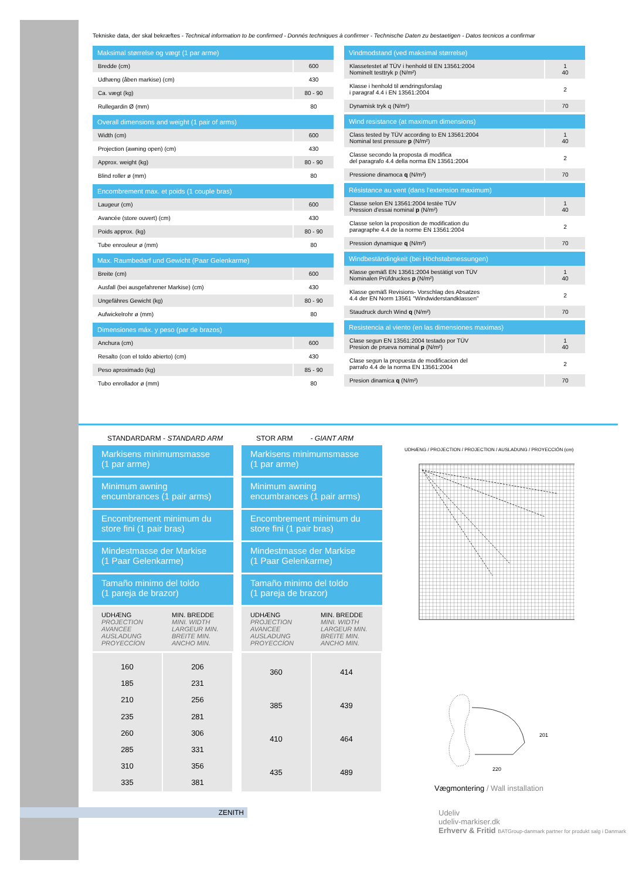Tekniske data, der skal bekræftes - Technical information to be confirmed - Donnés techniques à confirmer - Technische Daten zu bestaetigen - Datos tecnicos a confirmar
| Maksimal størrelse og vægt (1 par arme) | |
| --- | --- |
| Bredde (cm) | 600 |
| Udhæng (åben markise) (cm) | 430 |
| Ca. vægt (kg) | 80 - 90 |
| Rullegardin Ø (mm) | 80 |
| Overall dimensions and weight (1 pair of arms) | |
| Width (cm) | 600 |
| Projection (awning open) (cm) | 430 |
| Approx. weight (kg) | 80 - 90 |
| Blind roller ø (mm) | 80 |
| Encombrement max. et poids (1 couple bras) | |
| Laugeur (cm) | 600 |
| Avancée (store ouvert) (cm) | 430 |
| Poids approx. (kg) | 80 - 90 |
| Tube enrouleur ø (mm) | 80 |
| Max. Raumbedarf und Gewicht (Paar Gelenkarme) | |
| Breite (cm) | 600 |
| Ausfall (bei ausgefahrener Markise) (cm) | 430 |
| Ungefähres Gewicht (kg) | 80 - 90 |
| Aufwickelrohr ø (mm) | 80 |
| Dimensiones máx. y peso (par de brazos) | |
| Anchura (cm) | 600 |
| Resalto (con el toldo abierto) (cm) | 430 |
| Peso aproximado (kg) | 85 - 90 |
| Tubo enrollador ø (mm) | 80 |
| Vindmodstand (ved maksimal størrelse) | |
| --- | --- |
| Klassetestet af TÜV i henhold til EN 13561:2004 Nominelt testtryk p (N/m²) | 1 40 |
| Klasse i henhold til ændringsforslag i paragraf 4.4 i EN 13561:2004 | 2 |
| Dynamisk tryk q (N/m²) | 70 |
| Wind resistance (at maximum dimensions) | |
| Class tested by TÜV according to EN 13561:2004 Nominal test pressure p (N/m²) | 1 40 |
| Classe secondo la proposta di modifica del paragrafo 4.4 della norma EN 13561:2004 | 2 |
| Pressione dinamoca q (N/m²) | 70 |
| Résistance au vent (dans l'extension maximum) | |
| Classe selon EN 13561:2004 testèe TÜV Pression d'essai nominal p (N/m²) | 1 40 |
| Classe selon la proposition de modification du paragraphe 4.4 de la norme EN 13561:2004 | 2 |
| Pression dynamique q (N/m²) | 70 |
| Windbeständingkeit (bei Höchstabmessungen) | |
| Klasse gemäß EN 13561:2004 bestätigt von TÜV Nominalen Prüfdruckes p (N/m²) | 1 40 |
| Klasse gemäß Revisions- Vorschlag des Absatzes 4.4 der EN Norm 13561 "Windwiderstandklassen" | 2 |
| Staudruck durch Wind q (N/m²) | 70 |
| Resistencia al viento (en las dimensiones maximas) | |
| Clase segun EN 13561:2004 testado por TÜV Presion de prueva nominal p (N/m²) | 1 40 |
| Clase segun la propuesta de modificacion del parrafo 4.4 de la norma EN 13561:2004 | 2 |
| Presion dinamica q (N/m²) | 70 |
STANDARDARM - STANDARD ARM
Markisens minimumsmasse
(1 par arme)
Minimum awning
encumbrances (1 pair arms)
Encombrement minimum du
store fini (1 pair bras)
Mindestmasse der Markise
(1 Paar Gelenkarme)
Tamaño minimo del toldo
(1 pareja de brazor)
UDHÆNG
PROJECTION
AVANCEE
AUSLADUNG
PROYECCÍON
MIN. BREDDE
MINI. WIDTH
LARGEUR MIN.
BREITE MIN.
ANCHO MIN.
160
185
210
235
260
285
310
335
206
231
256
281
306
331
356
381
STOR ARM - GIANT ARM
Markisens minimumsmasse
(1 par arme)
Minimum awning
encumbrances (1 pair arms)
Encombrement minimum du
store fini (1 pair bras)
Mindestmasse der Markise
(1 Paar Gelenkarme)
Tamaño minimo del toldo
(1 pareja de brazor)
UDHÆNG
PROJECTION
AVANCEE
AUSLADUNG
PROYECCÍON
MIN. BREDDE
MINI. WIDTH
LARGEUR MIN.
BREITE MIN.
ANCHO MIN.
360
385
410
435
414
439
464
489
UDHÆNG / PROJECTION / PROJECTION / AUSLADUNG / PROYECCIÓN (cm)
220
201
Vægmontering / Wall installation
ZENITH
Udeliv
udeliv-markiser.dk
Erhverv & Fritid BATGroup-danmark partner for produkt salg i Danmark